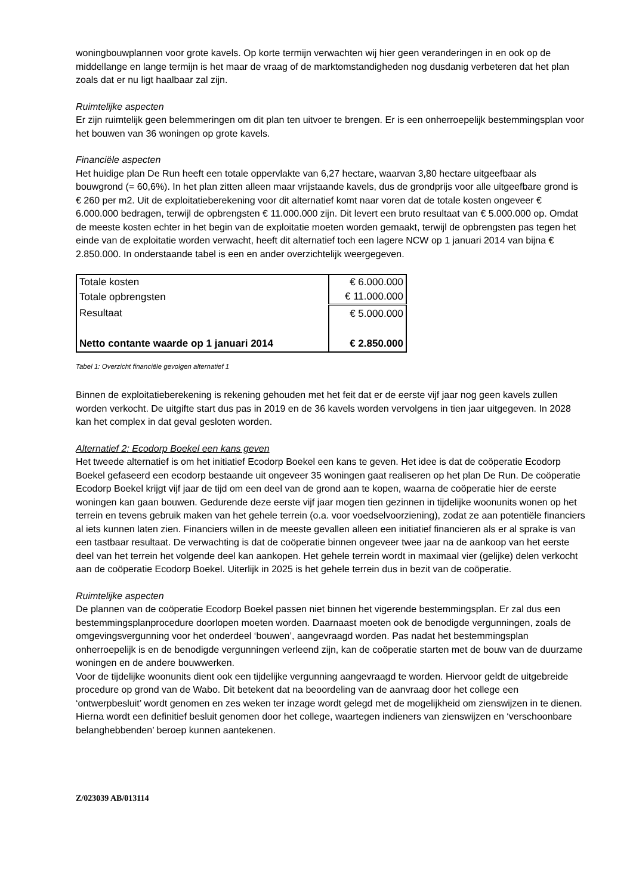woningbouwplannen voor grote kavels. Op korte termijn verwachten wij hier geen veranderingen in en ook op de middellange en lange termijn is het maar de vraag of de marktomstandigheden nog dusdanig verbeteren dat het plan zoals dat er nu ligt haalbaar zal zijn.
Ruimtelijke aspecten
Er zijn ruimtelijk geen belemmeringen om dit plan ten uitvoer te brengen. Er is een onherroepelijk bestemmingsplan voor het bouwen van 36 woningen op grote kavels.
Financiële aspecten
Het huidige plan De Run heeft een totale oppervlakte van 6,27 hectare, waarvan 3,80 hectare uitgeefbaar als bouwgrond (= 60,6%). In het plan zitten alleen maar vrijstaande kavels, dus de grondprijs voor alle uitgeefbare grond is € 260 per m2. Uit de exploitatieberekening voor dit alternatief komt naar voren dat de totale kosten ongeveer € 6.000.000 bedragen, terwijl de opbrengsten € 11.000.000 zijn. Dit levert een bruto resultaat van € 5.000.000 op. Omdat de meeste kosten echter in het begin van de exploitatie moeten worden gemaakt, terwijl de opbrengsten pas tegen het einde van de exploitatie worden verwacht, heeft dit alternatief toch een lagere NCW op 1 januari 2014 van bijna € 2.850.000. In onderstaande tabel is een en ander overzichtelijk weergegeven.
| Totale kosten | € 6.000.000 |
| Totale opbrengsten | € 11.000.000 |
| Resultaat | € 5.000.000 |
| Netto contante waarde op 1 januari 2014 | € 2.850.000 |
Tabel 1: Overzicht financiële gevolgen alternatief 1
Binnen de exploitatieberekening is rekening gehouden met het feit dat er de eerste vijf jaar nog geen kavels zullen worden verkocht. De uitgifte start dus pas in 2019 en de 36 kavels worden vervolgens in tien jaar uitgegeven. In 2028 kan het complex in dat geval gesloten worden.
Alternatief 2: Ecodorp Boekel een kans geven
Het tweede alternatief is om het initiatief Ecodorp Boekel een kans te geven. Het idee is dat de coöperatie Ecodorp Boekel gefaseerd een ecodorp bestaande uit ongeveer 35 woningen gaat realiseren op het plan De Run. De coöperatie Ecodorp Boekel krijgt vijf jaar de tijd om een deel van de grond aan te kopen, waarna de coöperatie hier de eerste woningen kan gaan bouwen. Gedurende deze eerste vijf jaar mogen tien gezinnen in tijdelijke woonunits wonen op het terrein en tevens gebruik maken van het gehele terrein (o.a. voor voedselvoorziening), zodat ze aan potentiële financiers al iets kunnen laten zien. Financiers willen in de meeste gevallen alleen een initiatief financieren als er al sprake is van een tastbaar resultaat. De verwachting is dat de coöperatie binnen ongeveer twee jaar na de aankoop van het eerste deel van het terrein het volgende deel kan aankopen. Het gehele terrein wordt in maximaal vier (gelijke) delen verkocht aan de coöperatie Ecodorp Boekel. Uiterlijk in 2025 is het gehele terrein dus in bezit van de coöperatie.
Ruimtelijke aspecten
De plannen van de coöperatie Ecodorp Boekel passen niet binnen het vigerende bestemmingsplan. Er zal dus een bestemmingsplanprocedure doorlopen moeten worden. Daarnaast moeten ook de benodigde vergunningen, zoals de omgevingsvergunning voor het onderdeel ‘bouwen’, aangevraagd worden. Pas nadat het bestemmingsplan onherroepelijk is en de benodigde vergunningen verleend zijn, kan de coöperatie starten met de bouw van de duurzame woningen en de andere bouwwerken.
Voor de tijdelijke woonunits dient ook een tijdelijke vergunning aangevraagd te worden. Hiervoor geldt de uitgebreide procedure op grond van de Wabo. Dit betekent dat na beoordeling van de aanvraag door het college een ‘ontwerpbesluit’ wordt genomen en zes weken ter inzage wordt gelegd met de mogelijkheid om zienswijzen in te dienen. Hierna wordt een definitief besluit genomen door het college, waartegen indieners van zienswijzen en ‘verschoonbare belanghebbenden’ beroep kunnen aantekenen.
Z/023039 AB/013114